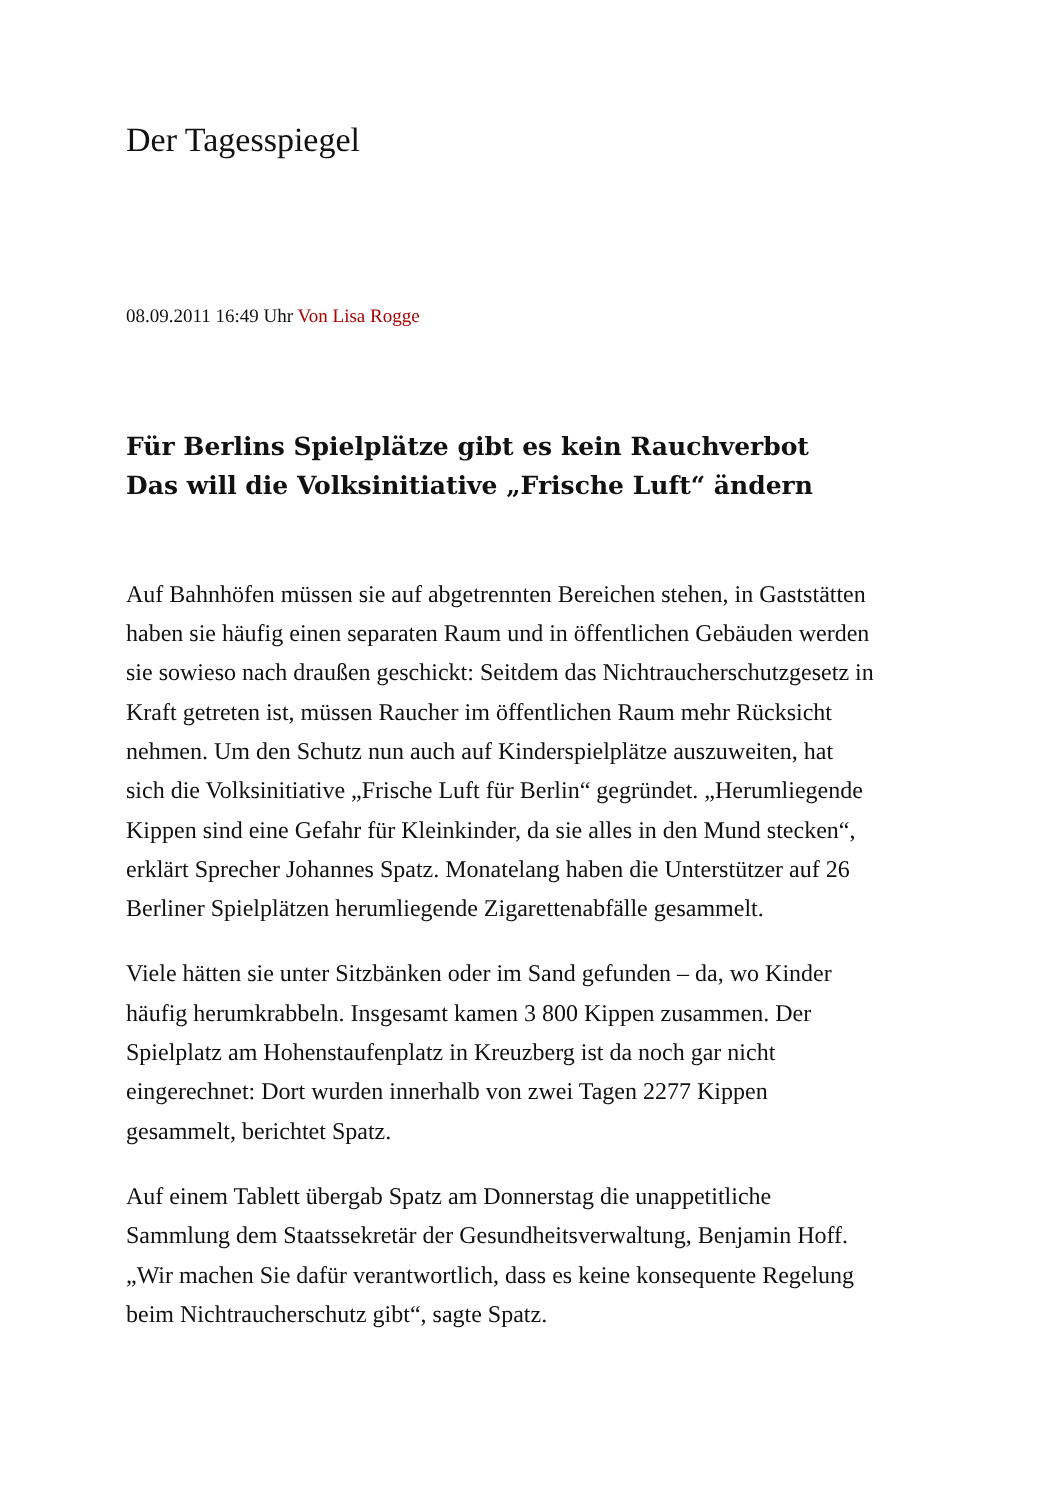Der Tagesspiegel
08.09.2011 16:49 Uhr Von Lisa Rogge
Für Berlins Spielplätze gibt es kein Rauchverbot Das will die Volksinitiative „Frische Luft“ ändern
Auf Bahnhöfen müssen sie auf abgetrennten Bereichen stehen, in Gaststätten haben sie häufig einen separaten Raum und in öffentlichen Gebäuden werden sie sowieso nach draußen geschickt: Seitdem das Nichtraucherschutzgesetz in Kraft getreten ist, müssen Raucher im öffentlichen Raum mehr Rücksicht nehmen. Um den Schutz nun auch auf Kinderspielplätze auszuweiten, hat sich die Volksinitiative „Frische Luft für Berlin“ gegründet. „Herumliegende Kippen sind eine Gefahr für Kleinkinder, da sie alles in den Mund stecken“, erklärt Sprecher Johannes Spatz. Monatelang haben die Unterstützer auf 26 Berliner Spielplätzen herumliegende Zigarettenabfälle gesammelt.
Viele hätten sie unter Sitzbänken oder im Sand gefunden – da, wo Kinder häufig herumkrabbeln. Insgesamt kamen 3 800 Kippen zusammen. Der Spielplatz am Hohenstaufenplatz in Kreuzberg ist da noch gar nicht eingerechnet: Dort wurden innerhalb von zwei Tagen 2277 Kippen gesammelt, berichtet Spatz.
Auf einem Tablett übergab Spatz am Donnerstag die unappetitliche Sammlung dem Staatssekretär der Gesundheitsverwaltung, Benjamin Hoff. „Wir machen Sie dafür verantwortlich, dass es keine konsequente Regelung beim Nichtraucherschutz gibt“, sagte Spatz.